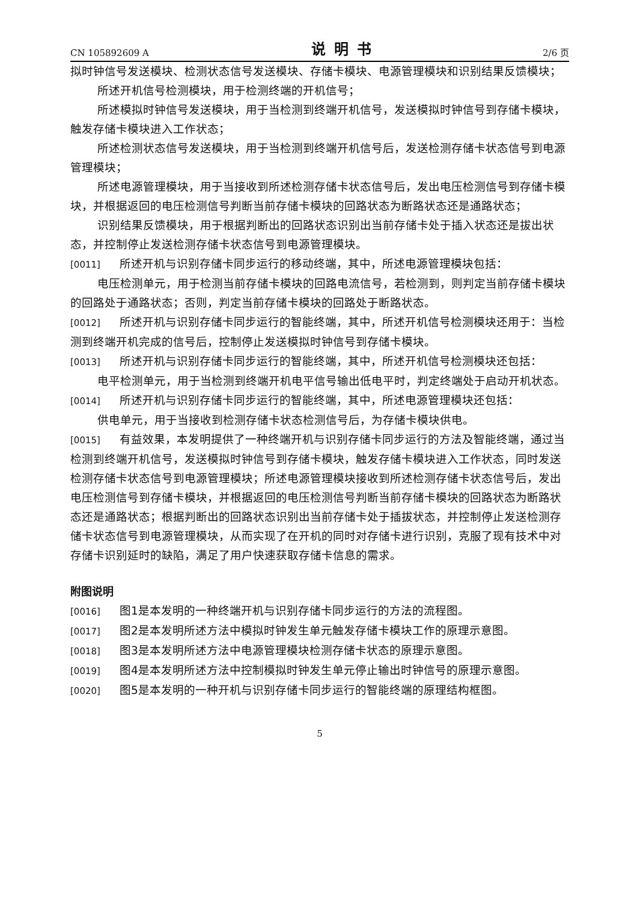CN 105892609 A 说明书 2/6 页
拟时钟信号发送模块、检测状态信号发送模块、存储卡模块、电源管理模块和识别结果反馈模块；
所述开机信号检测模块，用于检测终端的开机信号；
所述模拟时钟信号发送模块，用于当检测到终端开机信号，发送模拟时钟信号到存储卡模块，触发存储卡模块进入工作状态；
所述检测状态信号发送模块，用于当检测到终端开机信号后，发送检测存储卡状态信号到电源管理模块；
所述电源管理模块，用于当接收到所述检测存储卡状态信号后，发出电压检测信号到存储卡模块，并根据返回的电压检测信号判断当前存储卡模块的回路状态为断路状态还是通路状态；
识别结果反馈模块，用于根据判断出的回路状态识别出当前存储卡处于插入状态还是拔出状态，并控制停止发送检测存储卡状态信号到电源管理模块。
[0011] 所述开机与识别存储卡同步运行的移动终端，其中，所述电源管理模块包括：
电压检测单元，用于检测当前存储卡模块的回路电流信号，若检测到，则判定当前存储卡模块的回路处于通路状态；否则，判定当前存储卡模块的回路处于断路状态。
[0012] 所述开机与识别存储卡同步运行的智能终端，其中，所述开机信号检测模块还用于：当检测到终端开机完成的信号后，控制停止发送模拟时钟信号到存储卡模块。
[0013] 所述开机与识别存储卡同步运行的智能终端，其中，所述开机信号检测模块还包括：
电平检测单元，用于当检测到终端开机电平信号输出低电平时，判定终端处于启动开机状态。
[0014] 所述开机与识别存储卡同步运行的智能终端，其中，所述电源管理模块还包括：
供电单元，用于当接收到检测存储卡状态检测信号后，为存储卡模块供电。
[0015] 有益效果，本发明提供了一种终端开机与识别存储卡同步运行的方法及智能终端，通过当检测到终端开机信号，发送模拟时钟信号到存储卡模块，触发存储卡模块进入工作状态，同时发送检测存储卡状态信号到电源管理模块；所述电源管理模块接收到所述检测存储卡状态信号后，发出电压检测信号到存储卡模块，并根据返回的电压检测信号判断当前存储卡模块的回路状态为断路状态还是通路状态；根据判断出的回路状态识别出当前存储卡处于插拔状态，并控制停止发送检测存储卡状态信号到电源管理模块，从而实现了在开机的同时对存储卡进行识别，克服了现有技术中对存储卡识别延时的缺陷，满足了用户快速获取存储卡信息的需求。
附图说明
[0016] 图1是本发明的一种终端开机与识别存储卡同步运行的方法的流程图。
[0017] 图2是本发明所述方法中模拟时钟发生单元触发存储卡模块工作的原理示意图。
[0018] 图3是本发明所述方法中电源管理模块检测存储卡状态的原理示意图。
[0019] 图4是本发明所述方法中控制模拟时钟发生单元停止输出时钟信号的原理示意图。
[0020] 图5是本发明的一种开机与识别存储卡同步运行的智能终端的原理结构框图。
5